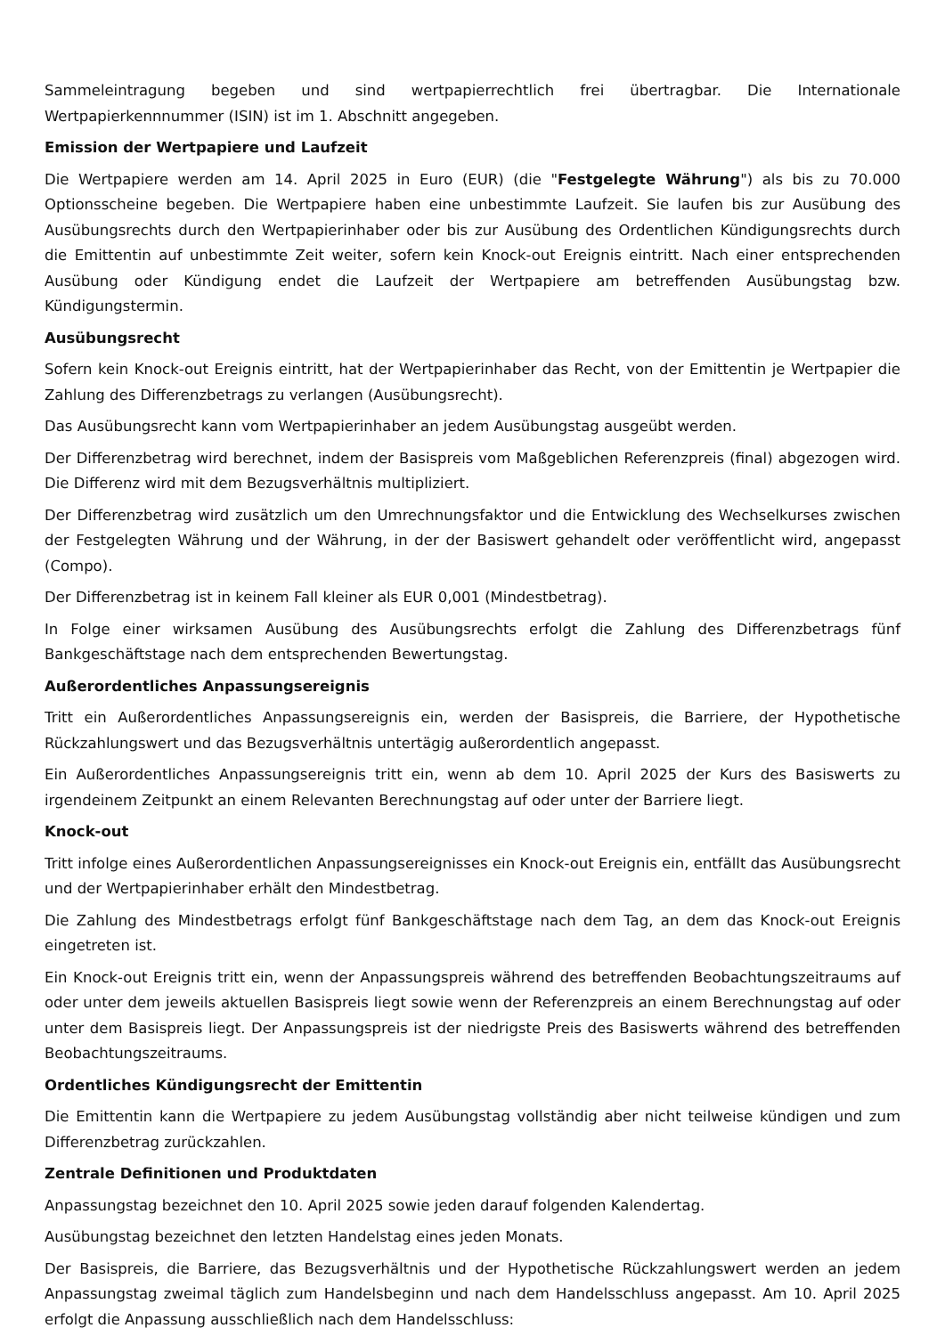Sammeleintragung begeben und sind wertpapierrechtlich frei übertragbar. Die Internationale Wertpapierkennnummer (ISIN) ist im 1. Abschnitt angegeben.
Emission der Wertpapiere und Laufzeit
Die Wertpapiere werden am 14. April 2025 in Euro (EUR) (die "Festgelegte Währung") als bis zu 70.000 Optionsscheine begeben. Die Wertpapiere haben eine unbestimmte Laufzeit. Sie laufen bis zur Ausübung des Ausübungsrechts durch den Wertpapierinhaber oder bis zur Ausübung des Ordentlichen Kündigungsrechts durch die Emittentin auf unbestimmte Zeit weiter, sofern kein Knock-out Ereignis eintritt. Nach einer entsprechenden Ausübung oder Kündigung endet die Laufzeit der Wertpapiere am betreffenden Ausübungstag bzw. Kündigungstermin.
Ausübungsrecht
Sofern kein Knock-out Ereignis eintritt, hat der Wertpapierinhaber das Recht, von der Emittentin je Wertpapier die Zahlung des Differenzbetrags zu verlangen (Ausübungsrecht).
Das Ausübungsrecht kann vom Wertpapierinhaber an jedem Ausübungstag ausgeübt werden.
Der Differenzbetrag wird berechnet, indem der Basispreis vom Maßgeblichen Referenzpreis (final) abgezogen wird. Die Differenz wird mit dem Bezugsverhältnis multipliziert.
Der Differenzbetrag wird zusätzlich um den Umrechnungsfaktor und die Entwicklung des Wechselkurses zwischen der Festgelegten Währung und der Währung, in der der Basiswert gehandelt oder veröffentlicht wird, angepasst (Compo).
Der Differenzbetrag ist in keinem Fall kleiner als EUR 0,001 (Mindestbetrag).
In Folge einer wirksamen Ausübung des Ausübungsrechts erfolgt die Zahlung des Differenzbetrags fünf Bankgeschäftstage nach dem entsprechenden Bewertungstag.
Außerordentliches Anpassungsereignis
Tritt ein Außerordentliches Anpassungsereignis ein, werden der Basispreis, die Barriere, der Hypothetische Rückzahlungswert und das Bezugsverhältnis untertägig außerordentlich angepasst.
Ein Außerordentliches Anpassungsereignis tritt ein, wenn ab dem 10. April 2025 der Kurs des Basiswerts zu irgendeinem Zeitpunkt an einem Relevanten Berechnungstag auf oder unter der Barriere liegt.
Knock-out
Tritt infolge eines Außerordentlichen Anpassungsereignisses ein Knock-out Ereignis ein, entfällt das Ausübungsrecht und der Wertpapierinhaber erhält den Mindestbetrag.
Die Zahlung des Mindestbetrags erfolgt fünf Bankgeschäftstage nach dem Tag, an dem das Knock-out Ereignis eingetreten ist.
Ein Knock-out Ereignis tritt ein, wenn der Anpassungspreis während des betreffenden Beobachtungszeitraums auf oder unter dem jeweils aktuellen Basispreis liegt sowie wenn der Referenzpreis an einem Berechnungstag auf oder unter dem Basispreis liegt. Der Anpassungspreis ist der niedrigste Preis des Basiswerts während des betreffenden Beobachtungszeitraums.
Ordentliches Kündigungsrecht der Emittentin
Die Emittentin kann die Wertpapiere zu jedem Ausübungstag vollständig aber nicht teilweise kündigen und zum Differenzbetrag zurückzahlen.
Zentrale Definitionen und Produktdaten
Anpassungstag bezeichnet den 10. April 2025 sowie jeden darauf folgenden Kalendertag.
Ausübungstag bezeichnet den letzten Handelstag eines jeden Monats.
Der Basispreis, die Barriere, das Bezugsverhältnis und der Hypothetische Rückzahlungswert werden an jedem Anpassungstag zweimal täglich zum Handelsbeginn und nach dem Handelsschluss angepasst. Am 10. April 2025 erfolgt die Anpassung ausschließlich nach dem Handelsschluss: